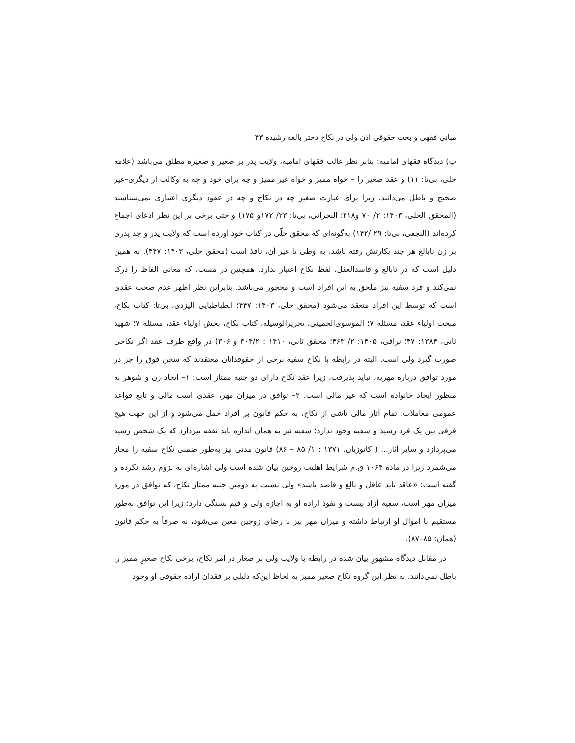مبانی فقهی و بحث حقوقی اذن ولی در نکاح دختر بالغه رشیده ۴۳
ب) دیدگاه فقهای امامیه: بنابر نظر غالب فقهای امامیه، ولایت پدر بر صغیر و صغیره مطلق می‌باشد (علامه حلی، بی‌تا: ۱۱) و عقد صغیر را – خواه ممیز و خواه غیر ممیز و چه برای خود و چه به وکالت از دیگری–غیر صحیح و باطل می‌دانند. زیرا برای عبارت صغیر چه در نکاح و چه در عقود دیگری اعتباری نمی‌شناسند (المحقق الحلی، ۱۴۰۳: ۲/ ۷۰ و۲۱۸؛ البحرانی، بی‌تا: ۲۳/ ۱۷۲و ۱۷۵) و حتی برخی بر این نظر ادعای اجماع کرده‌اند (النجفی، بی‌تا: ۲۹ /۱۴۲) به‌گونه‌ای که محقق حلّی در کتاب خود آورده است که ولایت پدر و جد پدری بر زن نابالغ هر چند بکارتش رفته باشد، به وطی یا غیر آن، نافذ است (محقق حلی، ۱۴۰۳: ۴۴۷). به همین دلیل است که در نابالغ و فاسدالعقل، لفظ نکاح اعتبار ندارد. همچنین در مست، که معانی الفاظ را درک نمی‌کند و فرد سفیه نیز ملحق به این افراد است و محجور می‌باشد. بنابراین نظر اظهر عدم صحت عقدی است که توسط این افراد منعقد می‌شود (محقق حلی، ۱۴۰۳: ۴۴۷؛ الطباطبایی الیزدی، بی‌تا: کتاب نکاح، مبحث اولیاء عقد، مسئله ۷؛ الموسوی‌الخمینی، تحریرالوسیله، کتاب نکاح، بخش اولیاء عقد، مسئله ۷؛ شهید ثانی، ۱۳۸۴: ۴۷؛ نراقی، ۱۴۰۵: ۲/ ۴۶۳؛ محقق ثانی، ۱۴۱۰ : ۳۰۴/۲ و ۳۰۶) در واقع طرف عقد اگر نکاحی صورت گیرد ولی است. البته در رابطه با نکاح سفیه برخی از حقوقدانان معتقدند که سخن فوق را جز در مورد توافق درباره مهریه، نباید پذیرفت، زیرا عقد نکاح دارای دو جنبه ممتاز است: ۱– اتحاد زن و شوهر به منظور ایجاد خانواده است که غیر مالی است. ۲– توافق در میزان مهر، عقدی است مالی و تابع قواعد عمومی معاملات. تمام آثار مالی ناشی از نکاح، به حکم قانون بر افراد حمل می‌شود و از این جهت هیچ فرقی بین یک فرد رشید و سفیه وجود ندارد؛ سفیه نیز به همان اندازه باید نفقه بپردازد که یک شخص رشید می‌پردازد و سایر آثار... ( کاتوزیان، ۱۳۷۱ : ۱/ ۸۵ – ۸۶) قانون مدنی نیز به‌طور ضمنی نکاح سفیه را مجاز می‌شمرد زیرا در ماده ۱۰۶۴ ق.م شرایط اهلیت زوجین بیان شده است ولی اشاره‌ای به لزوم رشد نکرده و گفته است: «عاقد باید عاقل و بالغ و قاصد باشد» ولی نسبت به دومین جنبه ممتاز نکاح، که توافق در مورد میزان مهر است، سفیه آزاد نیست و نفوذ اراده او به اجازه ولی و قیم بستگی دارد؛ زیرا این توافق به‌طور مستقیم با اموال او ارتباط داشته و میزان مهر نیز با رضای زوجین معین می‌شود، نه صرفاً به حکم قانون (همان: ۸۵–۸۷).
در مقابل دیدگاه مشهورِ بیان شده در رابطه با ولایت ولی بر صغار در امر نکاح، برخی نکاح صغیرِ ممیز را باطل نمی‌دانند. به نظر این گروه نکاح صغیر ممیز به لحاظ این‌که دلیلی بر فقدان اراده حقوقی او وجود